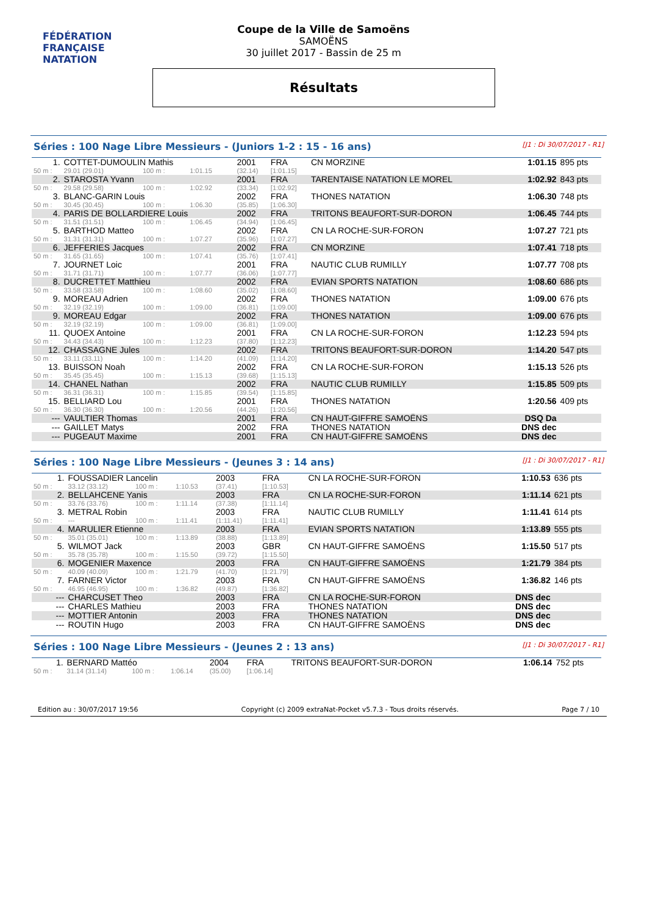FÉDÉRATION FRANÇAISE
NATATION
Coupe de la Ville de Samoëns
SAMOËNS
30 juillet 2017 - Bassin de 25 m
Résultats
Séries : 100 Nage Libre Messieurs - (Juniors 1-2 : 15 - 16 ans) [J1 : Di 30/07/2017 - R1]
| 1. | COTTET-DUMOULIN Mathis | | | 2001 | FRA | CN MORZINE | 1:01.15 | 895 pts |
| 50 m : | 29.01 (29.01) | 100 m : | 1:01.15 | (32.14) | [1:01.15] | | | |
| 2. | STAROSTA Yvann | | | 2001 | FRA | TARENTAISE NATATION LE MOREL | 1:02.92 | 843 pts |
| 50 m : | 29.58 (29.58) | 100 m : | 1:02.92 | (33.34) | [1:02.92] | | | |
| 3. | BLANC-GARIN Louis | | | 2002 | FRA | THONES NATATION | 1:06.30 | 748 pts |
| 50 m : | 30.45 (30.45) | 100 m : | 1:06.30 | (35.85) | [1:06.30] | | | |
| 4. | PARIS DE BOLLARDIERE Louis | | | 2002 | FRA | TRITONS BEAUFORT-SUR-DORON | 1:06.45 | 744 pts |
| 50 m : | 31.51 (31.51) | 100 m : | 1:06.45 | (34.94) | [1:06.45] | | | |
| 5. | BARTHOD Matteo | | | 2002 | FRA | CN LA ROCHE-SUR-FORON | 1:07.27 | 721 pts |
| 50 m : | 31.31 (31.31) | 100 m : | 1:07.27 | (35.96) | [1:07.27] | | | |
| 6. | JEFFERIES Jacques | | | 2002 | FRA | CN MORZINE | 1:07.41 | 718 pts |
| 50 m : | 31.65 (31.65) | 100 m : | 1:07.41 | (35.76) | [1:07.41] | | | |
| 7. | JOURNET Loic | | | 2001 | FRA | NAUTIC CLUB RUMILLY | 1:07.77 | 708 pts |
| 50 m : | 31.71 (31.71) | 100 m : | 1:07.77 | (36.06) | [1:07.77] | | | |
| 8. | DUCRETTET Matthieu | | | 2002 | FRA | EVIAN SPORTS NATATION | 1:08.60 | 686 pts |
| 50 m : | 33.58 (33.58) | 100 m : | 1:08.60 | (35.02) | [1:08.60] | | | |
| 9. | MOREAU Adrien | | | 2002 | FRA | THONES NATATION | 1:09.00 | 676 pts |
| 50 m : | 32.19 (32.19) | 100 m : | 1:09.00 | (36.81) | [1:09.00] | | | |
| 9. | MOREAU Edgar | | | 2002 | FRA | THONES NATATION | 1:09.00 | 676 pts |
| 50 m : | 32.19 (32.19) | 100 m : | 1:09.00 | (36.81) | [1:09.00] | | | |
| 11. | QUOEX Antoine | | | 2001 | FRA | CN LA ROCHE-SUR-FORON | 1:12.23 | 594 pts |
| 50 m : | 34.43 (34.43) | 100 m : | 1:12.23 | (37.80) | [1:12.23] | | | |
| 12. | CHASSAGNE Jules | | | 2002 | FRA | TRITONS BEAUFORT-SUR-DORON | 1:14.20 | 547 pts |
| 50 m : | 33.11 (33.11) | 100 m : | 1:14.20 | (41.09) | [1:14.20] | | | |
| 13. | BUISSON Noah | | | 2002 | FRA | CN LA ROCHE-SUR-FORON | 1:15.13 | 526 pts |
| 50 m : | 35.45 (35.45) | 100 m : | 1:15.13 | (39.68) | [1:15.13] | | | |
| 14. | CHANEL Nathan | | | 2002 | FRA | NAUTIC CLUB RUMILLY | 1:15.85 | 509 pts |
| 50 m : | 36.31 (36.31) | 100 m : | 1:15.85 | (39.54) | [1:15.85] | | | |
| 15. | BELLIARD Lou | | | 2001 | FRA | THONES NATATION | 1:20.56 | 409 pts |
| 50 m : | 36.30 (36.30) | 100 m : | 1:20.56 | (44.26) | [1:20.56] | | | |
| --- | VAULTIER Thomas | | | 2001 | FRA | CN HAUT-GIFFRE SAMOËNS | DSQ Da | |
| --- | GAILLET Matys | | | 2002 | FRA | THONES NATATION | DNS dec | |
| --- | PUGEAUT Maxime | | | 2001 | FRA | CN HAUT-GIFFRE SAMOËNS | DNS dec | |
Séries : 100 Nage Libre Messieurs - (Jeunes 3 : 14 ans) [J1 : Di 30/07/2017 - R1]
| 1. | FOUSSADIER Lancelin | | | 2003 | FRA | CN LA ROCHE-SUR-FORON | 1:10.53 | 636 pts |
| 50 m : | 33.12 (33.12) | 100 m : | 1:10.53 | (37.41) | [1:10.53] | | | |
| 2. | BELLAHCENE Yanis | | | 2003 | FRA | CN LA ROCHE-SUR-FORON | 1:11.14 | 621 pts |
| 50 m : | 33.76 (33.76) | 100 m : | 1:11.14 | (37.38) | [1:11.14] | | | |
| 3. | METRAL Robin | | | 2003 | FRA | NAUTIC CLUB RUMILLY | 1:11.41 | 614 pts |
| 50 m : | --- | 100 m : | 1:11.41 | (1:11.41) | [1:11.41] | | | |
| 4. | MARULIER Etienne | | | 2003 | FRA | EVIAN SPORTS NATATION | 1:13.89 | 555 pts |
| 50 m : | 35.01 (35.01) | 100 m : | 1:13.89 | (38.88) | [1:13.89] | | | |
| 5. | WILMOT Jack | | | 2003 | GBR | CN HAUT-GIFFRE SAMOËNS | 1:15.50 | 517 pts |
| 50 m : | 35.78 (35.78) | 100 m : | 1:15.50 | (39.72) | [1:15.50] | | | |
| 6. | MOGENIER Maxence | | | 2003 | FRA | CN HAUT-GIFFRE SAMOËNS | 1:21.79 | 384 pts |
| 50 m : | 40.09 (40.09) | 100 m : | 1:21.79 | (41.70) | [1:21.79] | | | |
| 7. | FARNER Victor | | | 2003 | FRA | CN HAUT-GIFFRE SAMOËNS | 1:36.82 | 146 pts |
| 50 m : | 46.95 (46.95) | 100 m : | 1:36.82 | (49.87) | [1:36.82] | | | |
| --- | CHARCUSET Theo | | | 2003 | FRA | CN LA ROCHE-SUR-FORON | DNS dec | |
| --- | CHARLES Mathieu | | | 2003 | FRA | THONES NATATION | DNS dec | |
| --- | MOTTIER Antonin | | | 2003 | FRA | THONES NATATION | DNS dec | |
| --- | ROUTIN Hugo | | | 2003 | FRA | CN HAUT-GIFFRE SAMOËNS | DNS dec | |
Séries : 100 Nage Libre Messieurs - (Jeunes 2 : 13 ans) [J1 : Di 30/07/2017 - R1]
| 1. | BERNARD Mattéo | | | 2004 | FRA | TRITONS BEAUFORT-SUR-DORON | 1:06.14 | 752 pts |
| 50 m : | 31.14 (31.14) | 100 m : | 1:06.14 | (35.00) | [1:06.14] | | | |
Edition au : 30/07/2017 19:56 Copyright (c) 2009 extraNat-Pocket v5.7.3 - Tous droits réservés. Page 7 / 10